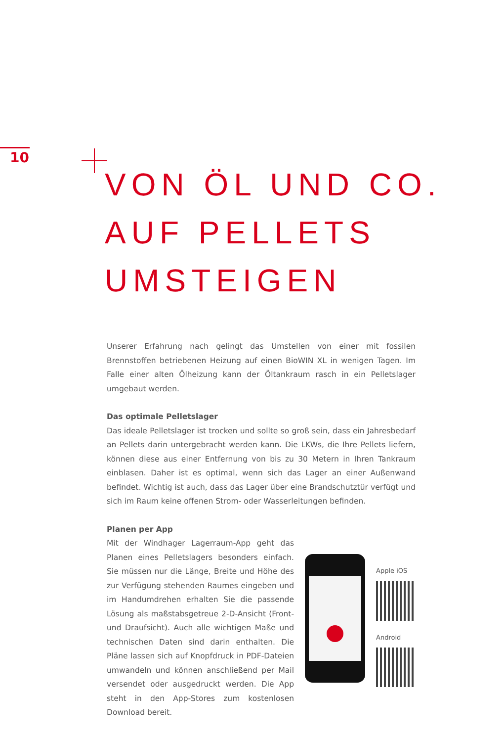10
VON ÖL UND CO.
AUF PELLETS
UMSTEIGEN
Unserer Erfahrung nach gelingt das Umstellen von einer mit fossilen Brennstoffen betriebenen Heizung auf einen BioWIN XL in wenigen Tagen. Im Falle einer alten Ölheizung kann der Öltankraum rasch in ein Pelletslager umgebaut werden.
Das optimale Pelletslager
Das ideale Pelletslager ist trocken und sollte so groß sein, dass ein Jahresbedarf an Pellets darin untergebracht werden kann. Die LKWs, die Ihre Pellets liefern, können diese aus einer Entfernung von bis zu 30 Metern in Ihren Tankraum einblasen. Daher ist es optimal, wenn sich das Lager an einer Außenwand befindet. Wichtig ist auch, dass das Lager über eine Brandschutztür verfügt und sich im Raum keine offenen Strom- oder Wasserleitungen befinden.
Planen per App
Mit der Windhager Lagerraum-App geht das Planen eines Pelletslagers besonders einfach. Sie müssen nur die Länge, Breite und Höhe des zur Verfügung stehenden Raumes eingeben und im Handumdrehen erhalten Sie die passende Lösung als maßstabsgetreue 2-D-Ansicht (Front- und Draufsicht). Auch alle wichtigen Maße und technischen Daten sind darin enthalten. Die Pläne lassen sich auf Knopfdruck in PDF-Dateien umwandeln und können anschließend per Mail versendet oder ausgedruckt werden. Die App steht in den App-Stores zum kostenlosen Download bereit.
Apple iOS
Android